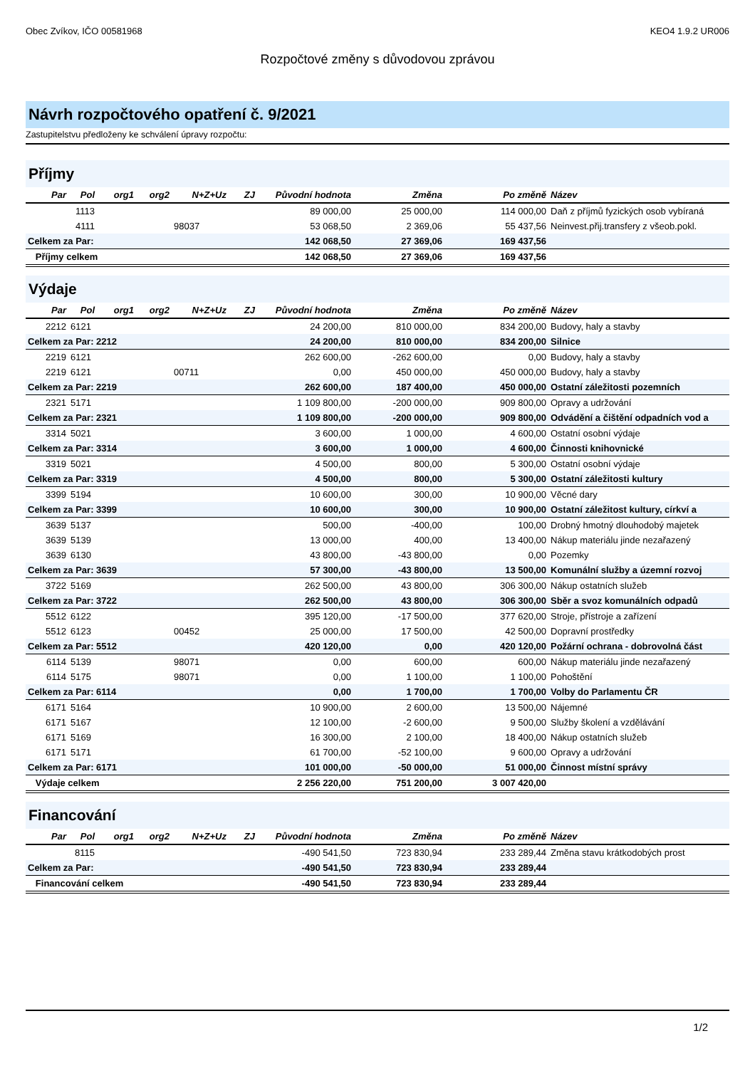Obec Zvíkov, IČO 00581968 KEO4 1.9.2 UR006
Rozpočtové změny s důvodovou zprávou
Návrh rozpočtového opatření č. 9/2021
Zastupitelstvu předloženy ke schválení úpravy rozpočtu:
Příjmy
| Par | Pol | org1 | org2 | N+Z+Uz | ZJ | Původní hodnota | Změna | Po změně | Název |
| --- | --- | --- | --- | --- | --- | --- | --- | --- | --- |
| | 1113 | | | | | 89 000,00 | 25 000,00 | 114 000,00 | Daň z příjmů fyzických osob vybíraná |
| | 4111 | | | 98037 | | 53 068,50 | 2 369,06 | 55 437,56 | Neinvest.přij.transfery z všeob.pokl. |
| Celkem za Par: | | | | | | 142 068,50 | 27 369,06 | 169 437,56 | |
| Příjmy celkem | | | | | | 142 068,50 | 27 369,06 | 169 437,56 | |
Výdaje
| Par | Pol | org1 | org2 | N+Z+Uz | ZJ | Původní hodnota | Změna | Po změně | Název |
| --- | --- | --- | --- | --- | --- | --- | --- | --- | --- |
| 2212 | 6121 | | | | | 24 200,00 | 810 000,00 | 834 200,00 | Budovy, haly a stavby |
| Celkem za Par: 2212 | | | | | | 24 200,00 | 810 000,00 | 834 200,00 | Silnice |
| 2219 | 6121 | | | | | 262 600,00 | -262 600,00 | 0,00 | Budovy, haly a stavby |
| 2219 | 6121 | | | 00711 | | 0,00 | 450 000,00 | 450 000,00 | Budovy, haly a stavby |
| Celkem za Par: 2219 | | | | | | 262 600,00 | 187 400,00 | 450 000,00 | Ostatní záležitosti pozemních |
| 2321 | 5171 | | | | | 1 109 800,00 | -200 000,00 | 909 800,00 | Opravy a udržování |
| Celkem za Par: 2321 | | | | | | 1 109 800,00 | -200 000,00 | 909 800,00 | Odvádění a čištění odpadních vod a |
| 3314 | 5021 | | | | | 3 600,00 | 1 000,00 | 4 600,00 | Ostatní osobní výdaje |
| Celkem za Par: 3314 | | | | | | 3 600,00 | 1 000,00 | 4 600,00 | Činnosti knihovnické |
| 3319 | 5021 | | | | | 4 500,00 | 800,00 | 5 300,00 | Ostatní osobní výdaje |
| Celkem za Par: 3319 | | | | | | 4 500,00 | 800,00 | 5 300,00 | Ostatní záležitosti kultury |
| 3399 | 5194 | | | | | 10 600,00 | 300,00 | 10 900,00 | Věcné dary |
| Celkem za Par: 3399 | | | | | | 10 600,00 | 300,00 | 10 900,00 | Ostatní záležitost kultury, církví a |
| 3639 | 5137 | | | | | 500,00 | -400,00 | 100,00 | Drobný hmotný dlouhodobý majetek |
| 3639 | 5139 | | | | | 13 000,00 | 400,00 | 13 400,00 | Nákup materiálu jinde nezařazený |
| 3639 | 6130 | | | | | 43 800,00 | -43 800,00 | 0,00 | Pozemky |
| Celkem za Par: 3639 | | | | | | 57 300,00 | -43 800,00 | 13 500,00 | Komunální služby a územní rozvoj |
| 3722 | 5169 | | | | | 262 500,00 | 43 800,00 | 306 300,00 | Nákup ostatních služeb |
| Celkem za Par: 3722 | | | | | | 262 500,00 | 43 800,00 | 306 300,00 | Sběr a svoz komunálních odpadů |
| 5512 | 6122 | | | | | 395 120,00 | -17 500,00 | 377 620,00 | Stroje, přístroje a zařízení |
| 5512 | 6123 | | | 00452 | | 25 000,00 | 17 500,00 | 42 500,00 | Dopravní prostředky |
| Celkem za Par: 5512 | | | | | | 420 120,00 | 0,00 | 420 120,00 | Požární ochrana - dobrovolná část |
| 6114 | 5139 | | | 98071 | | 0,00 | 600,00 | 600,00 | Nákup materiálu jinde nezařazený |
| 6114 | 5175 | | | 98071 | | 0,00 | 1 100,00 | 1 100,00 | Pohoštění |
| Celkem za Par: 6114 | | | | | | 0,00 | 1 700,00 | 1 700,00 | Volby do Parlamentu ČR |
| 6171 | 5164 | | | | | 10 900,00 | 2 600,00 | 13 500,00 | Nájemné |
| 6171 | 5167 | | | | | 12 100,00 | -2 600,00 | 9 500,00 | Služby školení a vzdělávání |
| 6171 | 5169 | | | | | 16 300,00 | 2 100,00 | 18 400,00 | Nákup ostatních služeb |
| 6171 | 5171 | | | | | 61 700,00 | -52 100,00 | 9 600,00 | Opravy a udržování |
| Celkem za Par: 6171 | | | | | | 101 000,00 | -50 000,00 | 51 000,00 | Činnost místní správy |
| Výdaje celkem | | | | | | 2 256 220,00 | 751 200,00 | 3 007 420,00 | |
Financování
| Par | Pol | org1 | org2 | N+Z+Uz | ZJ | Původní hodnota | Změna | Po změně | Název |
| --- | --- | --- | --- | --- | --- | --- | --- | --- | --- |
| | 8115 | | | | | -490 541,50 | 723 830,94 | 233 289,44 | Změna stavu krátkodobých prost |
| Celkem za Par: | | | | | | -490 541,50 | 723 830,94 | 233 289,44 | |
| Financování celkem | | | | | | -490 541,50 | 723 830,94 | 233 289,44 | |
1/2